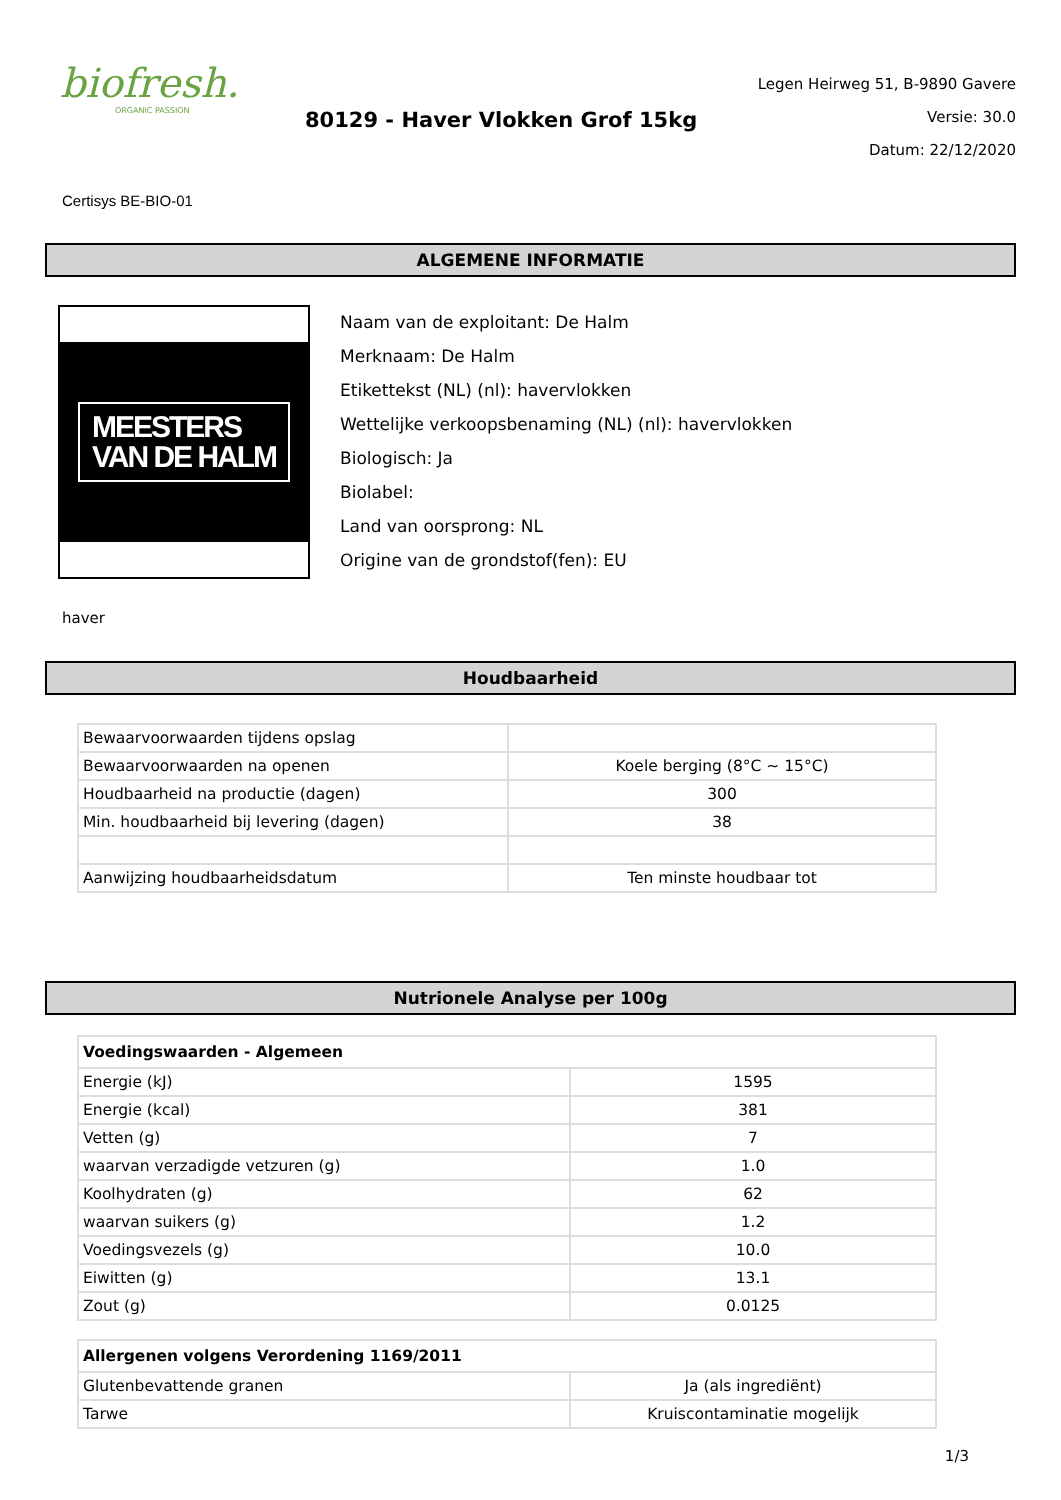biofresh.
ORGANIC PASSION
80129 - Haver Vlokken Grof 15kg
Legen Heirweg 51, B-9890 Gavere
Versie: 30.0
Datum: 22/12/2020
Certisys BE-BIO-01
ALGEMENE INFORMATIE
MEESTERS
VAN DE HALM
Naam van de exploitant: De Halm
Merknaam: De Halm
Etikettekst (NL) (nl): havervlokken
Wettelijke verkoopsbenaming (NL) (nl): havervlokken
Biologisch: Ja
Biolabel:
Land van oorsprong: NL
Origine van de grondstof(fen): EU
haver
Houdbaarheid
| Bewaarvoorwaarden tijdens opslag | |
| Bewaarvoorwaarden na openen | Koele berging (8°C ~ 15°C) |
| Houdbaarheid na productie (dagen) | 300 |
| Min. houdbaarheid bij levering (dagen) | 38 |
| Aanwijzing houdbaarheidsdatum | Ten minste houdbaar tot |
Nutrionele Analyse per 100g
| Voedingswaarden - Algemeen | |
| --- | --- |
| Energie (kJ) | 1595 |
| Energie (kcal) | 381 |
| Vetten (g) | 7 |
| waarvan verzadigde vetzuren (g) | 1.0 |
| Koolhydraten (g) | 62 |
| waarvan suikers (g) | 1.2 |
| Voedingsvezels (g) | 10.0 |
| Eiwitten (g) | 13.1 |
| Zout (g) | 0.0125 |
| Allergenen volgens Verordening 1169/2011 | |
| --- | --- |
| Glutenbevattende granen | Ja (als ingrediënt) |
| Tarwe | Kruiscontaminatie mogelijk |
1/3